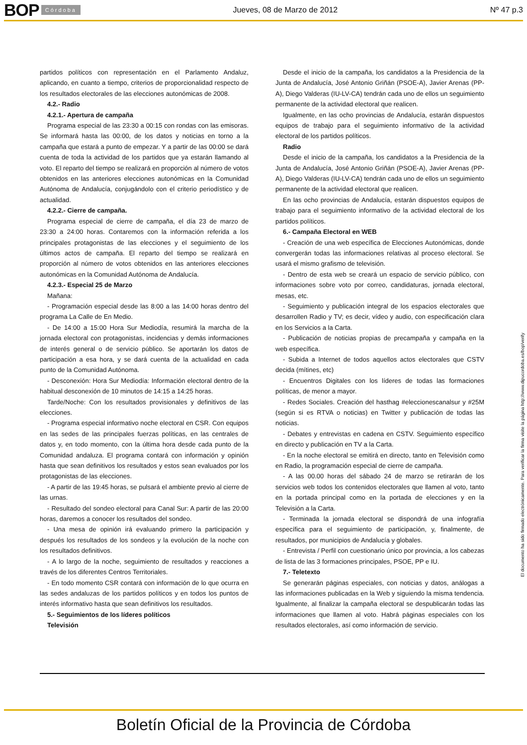BOP Córdoba Jueves, 08 de Marzo de 2012 Nº 47 p.3
partidos políticos con representación en el Parlamento Andaluz, aplicando, en cuanto a tiempo, criterios de proporcionalidad respecto de los resultados electorales de las elecciones autonómicas de 2008.
4.2.- Radio
4.2.1.- Apertura de campaña
Programa especial de las 23:30 a 00:15 con rondas con las emisoras. Se informará hasta las 00:00, de los datos y noticias en torno a la campaña que estará a punto de empezar. Y a partir de las 00:00 se dará cuenta de toda la actividad de los partidos que ya estarán llamando al voto. El reparto del tiempo se realizará en proporción al número de votos obtenidos en las anteriores elecciones autonómicas en la Comunidad Autónoma de Andalucía, conjugándolo con el criterio periodístico y de actualidad.
4.2.2.- Cierre de campaña.
Programa especial de cierre de campaña, el día 23 de marzo de 23:30 a 24:00 horas. Contaremos con la información referida a los principales protagonistas de las elecciones y el seguimiento de los últimos actos de campaña. El reparto del tiempo se realizará en proporción al número de votos obtenidos en las anteriores elecciones autonómicas en la Comunidad Autónoma de Andalucía.
4.2.3.- Especial 25 de Marzo
Mañana:
- Programación especial desde las 8:00 a las 14:00 horas dentro del programa La Calle de En Medio.
- De 14:00 a 15:00 Hora Sur Mediodía, resumirá la marcha de la jornada electoral con protagonistas, incidencias y demás informaciones de interés general o de servicio público. Se aportarán los datos de participación a esa hora, y se dará cuenta de la actualidad en cada punto de la Comunidad Autónoma.
- Desconexión: Hora Sur Mediodía: Información electoral dentro de la habitual desconexión de 10 minutos de 14:15 a 14:25 horas.
Tarde/Noche: Con los resultados provisionales y definitivos de las elecciones.
- Programa especial informativo noche electoral en CSR. Con equipos en las sedes de las principales fuerzas políticas, en las centrales de datos y, en todo momento, con la última hora desde cada punto de la Comunidad andaluza. El programa contará con información y opinión hasta que sean definitivos los resultados y estos sean evaluados por los protagonistas de las elecciones.
- A partir de las 19:45 horas, se pulsará el ambiente previo al cierre de las urnas.
- Resultado del sondeo electoral para Canal Sur: A partir de las 20:00 horas, daremos a conocer los resultados del sondeo.
- Una mesa de opinión irá evaluando primero la participación y después los resultados de los sondeos y la evolución de la noche con los resultados definitivos.
- A lo largo de la noche, seguimiento de resultados y reacciones a través de los diferentes Centros Territoriales.
- En todo momento CSR contará con información de lo que ocurra en las sedes andaluzas de los partidos políticos y en todos los puntos de interés informativo hasta que sean definitivos los resultados.
5.- Seguimientos de los líderes políticos
Televisión
Desde el inicio de la campaña, los candidatos a la Presidencia de la Junta de Andalucía, José Antonio Griñán (PSOE-A), Javier Arenas (PP-A), Diego Valderas (IU-LV-CA) tendrán cada uno de ellos un seguimiento permanente de la actividad electoral que realicen.
Igualmente, en las ocho provincias de Andalucía, estarán dispuestos equipos de trabajo para el seguimiento informativo de la actividad electoral de los partidos políticos.
Radio
Desde el inicio de la campaña, los candidatos a la Presidencia de la Junta de Andalucía, José Antonio Griñán (PSOE-A), Javier Arenas (PP-A), Diego Valderas (IU-LV-CA) tendrán cada uno de ellos un seguimiento permanente de la actividad electoral que realicen.
En las ocho provincias de Andalucía, estarán dispuestos equipos de trabajo para el seguimiento informativo de la actividad electoral de los partidos políticos.
6.- Campaña Electoral en WEB
- Creación de una web específica de Elecciones Autonómicas, donde convergerán todas las informaciones relativas al proceso electoral. Se usará el mismo grafismo de televisión.
- Dentro de esta web se creará un espacio de servicio público, con informaciones sobre voto por correo, candidaturas, jornada electoral, mesas, etc.
- Seguimiento y publicación integral de los espacios electorales que desarrollen Radio y TV; es decir, vídeo y audio, con especificación clara en los Servicios a la Carta.
- Publicación de noticias propias de precampaña y campaña en la web específica.
- Subida a Internet de todos aquellos actos electorales que CSTV decida (mítines, etc)
- Encuentros Digitales con los líderes de todas las formaciones políticas, de menor a mayor.
- Redes Sociales. Creación del hasthag #eleccionescanalsur y #25M (según si es RTVA o noticias) en Twitter y publicación de todas las noticias.
- Debates y entrevistas en cadena en CSTV. Seguimiento específico en directo y publicación en TV a la Carta.
- En la noche electoral se emitirá en directo, tanto en Televisión como en Radio, la programación especial de cierre de campaña.
- A las 00.00 horas del sábado 24 de marzo se retirarán de los servicios web todos los contenidos electorales que llamen al voto, tanto en la portada principal como en la portada de elecciones y en la Televisión a la Carta.
- Terminada la jornada electoral se dispondrá de una infografía específica para el seguimiento de participación, y, finalmente, de resultados, por municipios de Andalucía y globales.
- Entrevista / Perfil con cuestionario único por provincia, a los cabezas de lista de las 3 formaciones principales, PSOE, PP e IU.
7.- Teletexto
Se generarán páginas especiales, con noticias y datos, análogas a las informaciones publicadas en la Web y siguiendo la misma tendencia. Igualmente, al finalizar la campaña electoral se despublicarán todas las informaciones que llamen al voto. Habrá páginas especiales con los resultados electorales, así como información de servicio.
El documento ha sido firmado electrónicamente. Para verificar la firma visite la página http://www.dipucordoba.es/bop/verify
Boletín Oficial de la Provincia de Córdoba